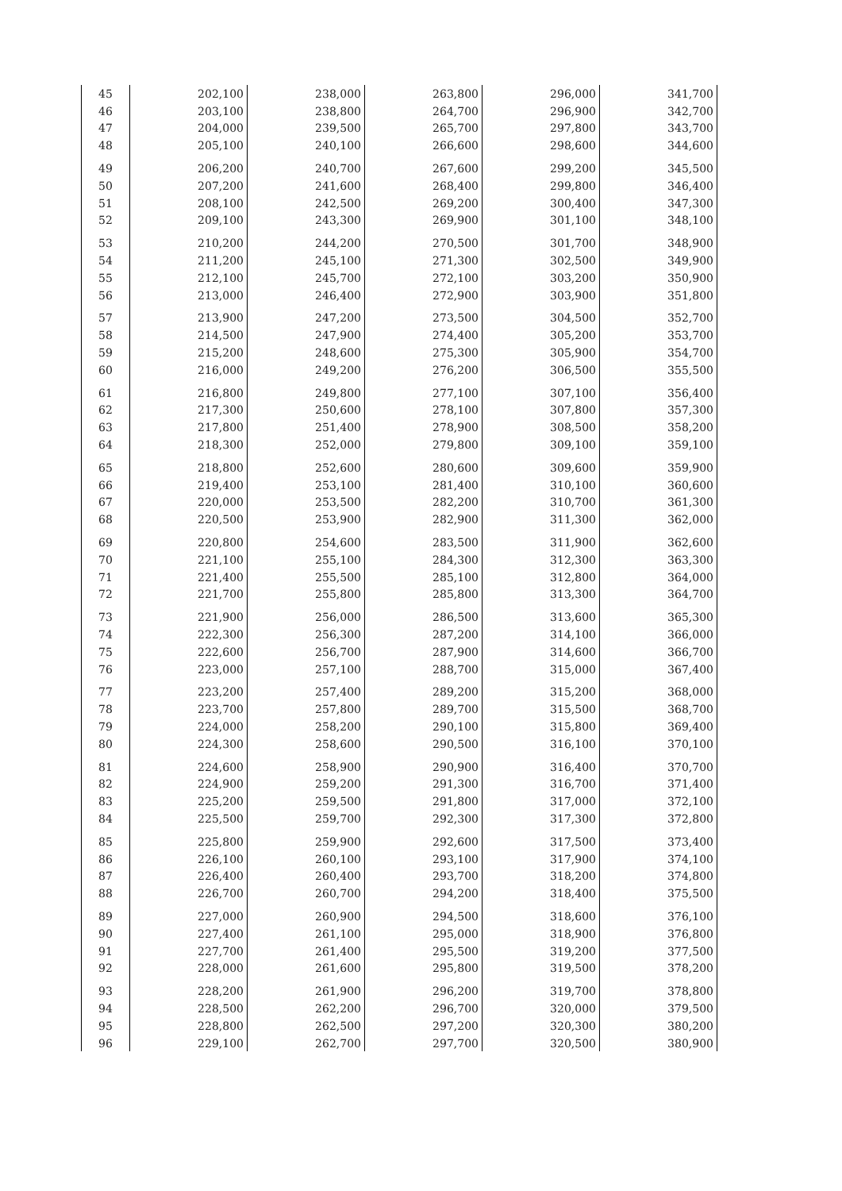| 45 | 202,100 | 238,000 | 263,800 | 296,000 | 341,700 |
| 46 | 203,100 | 238,800 | 264,700 | 296,900 | 342,700 |
| 47 | 204,000 | 239,500 | 265,700 | 297,800 | 343,700 |
| 48 | 205,100 | 240,100 | 266,600 | 298,600 | 344,600 |
| 49 | 206,200 | 240,700 | 267,600 | 299,200 | 345,500 |
| 50 | 207,200 | 241,600 | 268,400 | 299,800 | 346,400 |
| 51 | 208,100 | 242,500 | 269,200 | 300,400 | 347,300 |
| 52 | 209,100 | 243,300 | 269,900 | 301,100 | 348,100 |
| 53 | 210,200 | 244,200 | 270,500 | 301,700 | 348,900 |
| 54 | 211,200 | 245,100 | 271,300 | 302,500 | 349,900 |
| 55 | 212,100 | 245,700 | 272,100 | 303,200 | 350,900 |
| 56 | 213,000 | 246,400 | 272,900 | 303,900 | 351,800 |
| 57 | 213,900 | 247,200 | 273,500 | 304,500 | 352,700 |
| 58 | 214,500 | 247,900 | 274,400 | 305,200 | 353,700 |
| 59 | 215,200 | 248,600 | 275,300 | 305,900 | 354,700 |
| 60 | 216,000 | 249,200 | 276,200 | 306,500 | 355,500 |
| 61 | 216,800 | 249,800 | 277,100 | 307,100 | 356,400 |
| 62 | 217,300 | 250,600 | 278,100 | 307,800 | 357,300 |
| 63 | 217,800 | 251,400 | 278,900 | 308,500 | 358,200 |
| 64 | 218,300 | 252,000 | 279,800 | 309,100 | 359,100 |
| 65 | 218,800 | 252,600 | 280,600 | 309,600 | 359,900 |
| 66 | 219,400 | 253,100 | 281,400 | 310,100 | 360,600 |
| 67 | 220,000 | 253,500 | 282,200 | 310,700 | 361,300 |
| 68 | 220,500 | 253,900 | 282,900 | 311,300 | 362,000 |
| 69 | 220,800 | 254,600 | 283,500 | 311,900 | 362,600 |
| 70 | 221,100 | 255,100 | 284,300 | 312,300 | 363,300 |
| 71 | 221,400 | 255,500 | 285,100 | 312,800 | 364,000 |
| 72 | 221,700 | 255,800 | 285,800 | 313,300 | 364,700 |
| 73 | 221,900 | 256,000 | 286,500 | 313,600 | 365,300 |
| 74 | 222,300 | 256,300 | 287,200 | 314,100 | 366,000 |
| 75 | 222,600 | 256,700 | 287,900 | 314,600 | 366,700 |
| 76 | 223,000 | 257,100 | 288,700 | 315,000 | 367,400 |
| 77 | 223,200 | 257,400 | 289,200 | 315,200 | 368,000 |
| 78 | 223,700 | 257,800 | 289,700 | 315,500 | 368,700 |
| 79 | 224,000 | 258,200 | 290,100 | 315,800 | 369,400 |
| 80 | 224,300 | 258,600 | 290,500 | 316,100 | 370,100 |
| 81 | 224,600 | 258,900 | 290,900 | 316,400 | 370,700 |
| 82 | 224,900 | 259,200 | 291,300 | 316,700 | 371,400 |
| 83 | 225,200 | 259,500 | 291,800 | 317,000 | 372,100 |
| 84 | 225,500 | 259,700 | 292,300 | 317,300 | 372,800 |
| 85 | 225,800 | 259,900 | 292,600 | 317,500 | 373,400 |
| 86 | 226,100 | 260,100 | 293,100 | 317,900 | 374,100 |
| 87 | 226,400 | 260,400 | 293,700 | 318,200 | 374,800 |
| 88 | 226,700 | 260,700 | 294,200 | 318,400 | 375,500 |
| 89 | 227,000 | 260,900 | 294,500 | 318,600 | 376,100 |
| 90 | 227,400 | 261,100 | 295,000 | 318,900 | 376,800 |
| 91 | 227,700 | 261,400 | 295,500 | 319,200 | 377,500 |
| 92 | 228,000 | 261,600 | 295,800 | 319,500 | 378,200 |
| 93 | 228,200 | 261,900 | 296,200 | 319,700 | 378,800 |
| 94 | 228,500 | 262,200 | 296,700 | 320,000 | 379,500 |
| 95 | 228,800 | 262,500 | 297,200 | 320,300 | 380,200 |
| 96 | 229,100 | 262,700 | 297,700 | 320,500 | 380,900 |